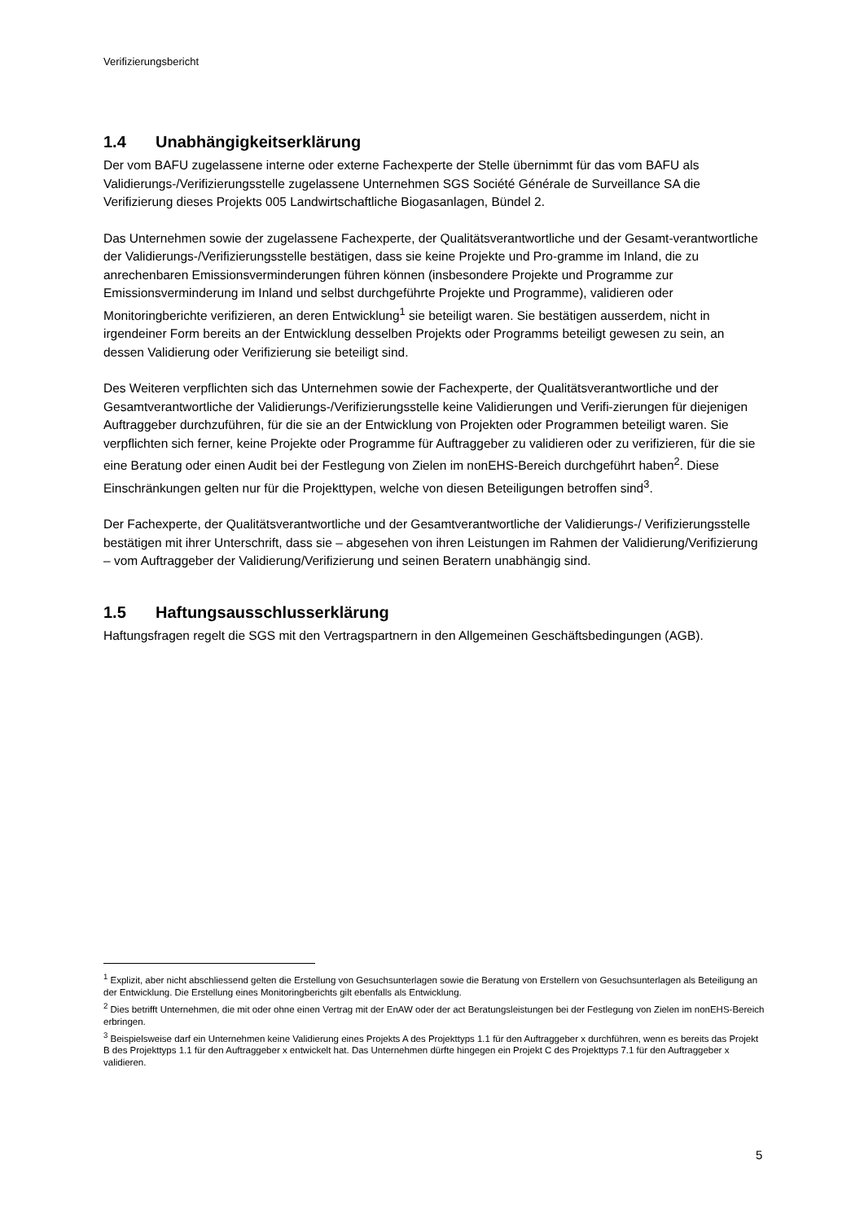Verifizierungsbericht
1.4 Unabhängigkeitserklärung
Der vom BAFU zugelassene interne oder externe Fachexperte der Stelle übernimmt für das vom BAFU als Validierungs-/Verifizierungsstelle zugelassene Unternehmen SGS Société Générale de Surveillance SA die Verifizierung dieses Projekts 005 Landwirtschaftliche Biogasanlagen, Bündel 2.
Das Unternehmen sowie der zugelassene Fachexperte, der Qualitätsverantwortliche und der Gesamt-verantwortliche der Validierungs-/Verifizierungsstelle bestätigen, dass sie keine Projekte und Pro-gramme im Inland, die zu anrechenbaren Emissionsverminderungen führen können (insbesondere Projekte und Programme zur Emissionsverminderung im Inland und selbst durchgeführte Projekte und Programme), validieren oder Monitoringberichte verifizieren, an deren Entwicklung<sup>1</sup> sie beteiligt waren. Sie bestätigen ausserdem, nicht in irgendeiner Form bereits an der Entwicklung desselben Projekts oder Programms beteiligt gewesen zu sein, an dessen Validierung oder Verifizierung sie beteiligt sind.
Des Weiteren verpflichten sich das Unternehmen sowie der Fachexperte, der Qualitätsverantwortliche und der Gesamtverantwortliche der Validierungs-/Verifizierungsstelle keine Validierungen und Verifi-zierungen für diejenigen Auftraggeber durchzuführen, für die sie an der Entwicklung von Projekten oder Programmen beteiligt waren. Sie verpflichten sich ferner, keine Projekte oder Programme für Auftraggeber zu validieren oder zu verifizieren, für die sie eine Beratung oder einen Audit bei der Festlegung von Zielen im nonEHS-Bereich durchgeführt haben<sup>2</sup>. Diese Einschränkungen gelten nur für die Projekttypen, welche von diesen Beteiligungen betroffen sind<sup>3</sup>.
Der Fachexperte, der Qualitätsverantwortliche und der Gesamtverantwortliche der Validierungs-/ Verifizierungsstelle bestätigen mit ihrer Unterschrift, dass sie – abgesehen von ihren Leistungen im Rahmen der Validierung/Verifizierung – vom Auftraggeber der Validierung/Verifizierung und seinen Beratern unabhängig sind.
1.5 Haftungsausschlusserklärung
Haftungsfragen regelt die SGS mit den Vertragspartnern in den Allgemeinen Geschäftsbedingungen (AGB).
<sup>1</sup> Explizit, aber nicht abschliessend gelten die Erstellung von Gesuchsunterlagen sowie die Beratung von Erstellern von Gesuchsunterlagen als Beteiligung an der Entwicklung. Die Erstellung eines Monitoringberichts gilt ebenfalls als Entwicklung.
<sup>2</sup> Dies betrifft Unternehmen, die mit oder ohne einen Vertrag mit der EnAW oder der act Beratungsleistungen bei der Festlegung von Zielen im nonEHS-Bereich erbringen.
<sup>3</sup> Beispielsweise darf ein Unternehmen keine Validierung eines Projekts A des Projekttyps 1.1 für den Auftraggeber x durchführen, wenn es bereits das Projekt B des Projekttyps 1.1 für den Auftraggeber x entwickelt hat. Das Unternehmen dürfte hingegen ein Projekt C des Projekttyps 7.1 für den Auftraggeber x validieren.
5